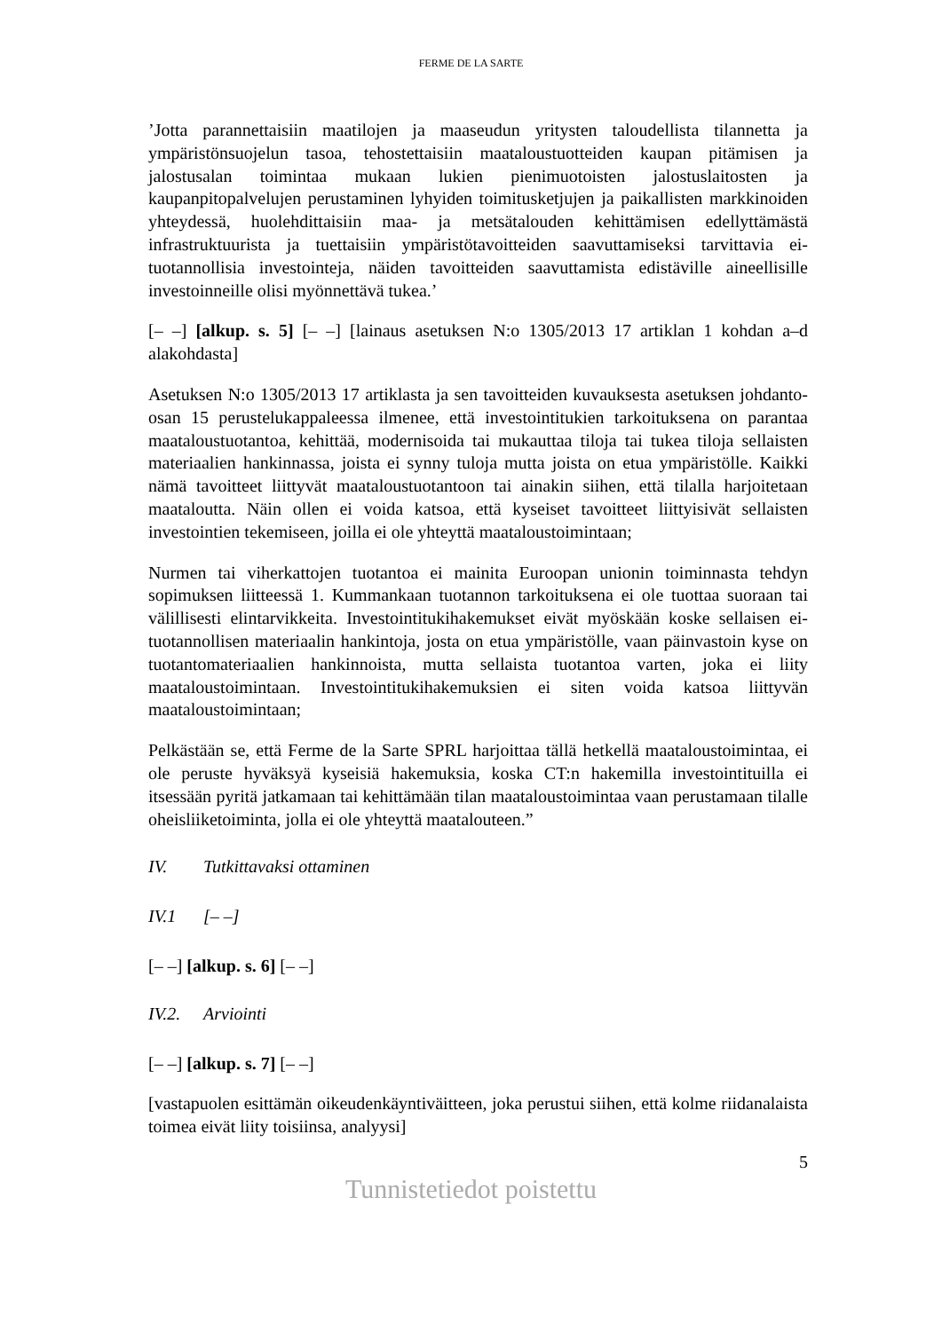FERME DE LA SARTE
’Jotta parannettaisiin maatilojen ja maaseudun yritysten taloudellista tilannetta ja ympäristönsuojelun tasoa, tehostettaisiin maataloustuotteiden kaupan pitämisen ja jalostusalan toimintaa mukaan lukien pienimuotoisten jalostuslaitosten ja kaupanpitopalvelujen perustaminen lyhyiden toimitusketjujen ja paikallisten markkinoiden yhteydessä, huolehdittaisiin maa- ja metsätalouden kehittämisen edellyttämästä infrastruktuurista ja tuettaisiin ympäristötavoitteiden saavuttamiseksi tarvittavia ei-tuotannollisia investointeja, näiden tavoitteiden saavuttamista edistäville aineellisille investoinneille olisi myönnettävä tukea.’
[– –] [alkup. s. 5] [– –] [lainaus asetuksen N:o 1305/2013 17 artiklan 1 kohdan a–d alakohdasta]
Asetuksen N:o 1305/2013 17 artiklasta ja sen tavoitteiden kuvauksesta asetuksen johdanto-osan 15 perustelukappaleessa ilmenee, että investointitukien tarkoituksena on parantaa maataloustuotantoa, kehittää, modernisoida tai mukauttaa tiloja tai tukea tiloja sellaisten materiaalien hankinnassa, joista ei synny tuloja mutta joista on etua ympäristölle. Kaikki nämä tavoitteet liittyvät maataloustuotantoon tai ainakin siihen, että tilalla harjoitetaan maataloutta. Näin ollen ei voida katsoa, että kyseiset tavoitteet liittyisivät sellaisten investointien tekemiseen, joilla ei ole yhteyttä maataloustoimintaan;
Nurmen tai viherkattojen tuotantoa ei mainita Euroopan unionin toiminnasta tehdyn sopimuksen liitteessä 1. Kummankaan tuotannon tarkoituksena ei ole tuottaa suoraan tai välillisesti elintarvikkeita. Investointitukihakemukset eivät myöskään koske sellaisen ei-tuotannollisen materiaalin hankintoja, josta on etua ympäristölle, vaan päinvastoin kyse on tuotantomateriaalien hankinnoista, mutta sellaista tuotantoa varten, joka ei liity maataloustoimintaan. Investointitukihakemuksien ei siten voida katsoa liittyvän maataloustoimintaan;
Pelkästään se, että Ferme de la Sarte SPRL harjoittaa tällä hetkellä maataloustoimintaa, ei ole peruste hyväksyä kyseisiä hakemuksia, koska CT:n hakemilla investointituilla ei itsessään pyritä jatkamaan tai kehittämään tilan maataloustoimintaa vaan perustamaan tilalle oheisliiketoiminta, jolla ei ole yhteyttä maatalouteen.”
IV. Tutkittavaksi ottaminen
IV.1 [– –]
[– –] [alkup. s. 6] [– –]
IV.2. Arviointi
[– –] [alkup. s. 7] [– –]
[vastapuolen esittämän oikeudenkäyntiväitteen, joka perustui siihen, että kolme riidanalaista toimea eivät liity toisiinsa, analyysi]
5
Tunnistetiedot poistettu